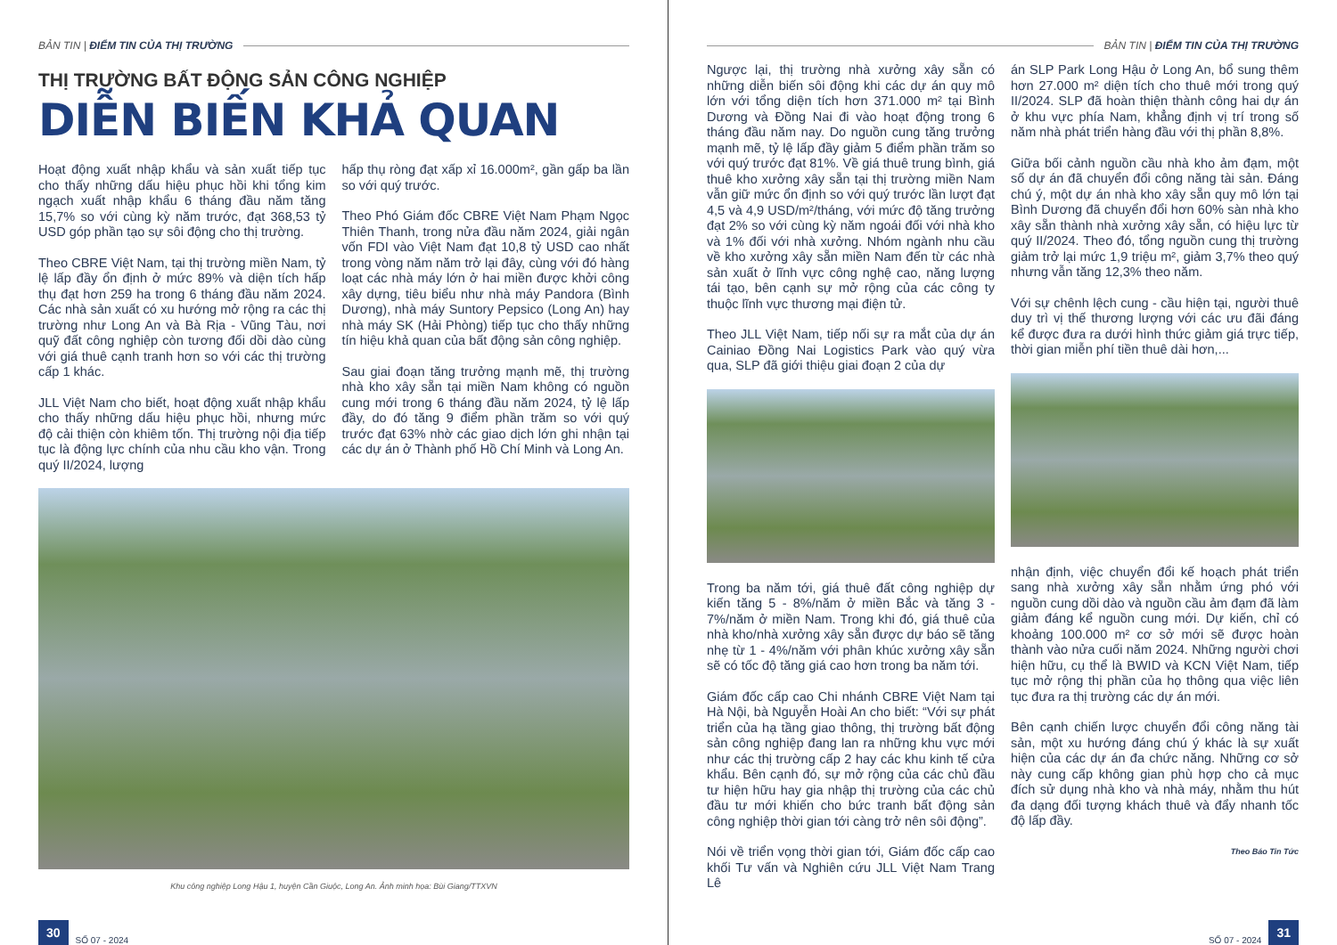BẢN TIN | ĐIỂM TIN CỦA THỊ TRƯỜNG
THỊ TRƯỜNG BẤT ĐỘNG SẢN CÔNG NGHIỆP
DIỄN BIẾN KHẢ QUAN
Hoạt động xuất nhập khẩu và sản xuất tiếp tục cho thấy những dấu hiệu phục hồi khi tổng kim ngạch xuất nhập khẩu 6 tháng đầu năm tăng 15,7% so với cùng kỳ năm trước, đạt 368,53 tỷ USD góp phần tạo sự sôi động cho thị trường.
Theo CBRE Việt Nam, tại thị trường miền Nam, tỷ lệ lấp đầy ổn định ở mức 89% và diện tích hấp thụ đạt hơn 259 ha trong 6 tháng đầu năm 2024. Các nhà sản xuất có xu hướng mở rộng ra các thị trường như Long An và Bà Rịa - Vũng Tàu, nơi quỹ đất công nghiệp còn tương đối dồi dào cùng với giá thuê cạnh tranh hơn so với các thị trường cấp 1 khác.
JLL Việt Nam cho biết, hoạt động xuất nhập khẩu cho thấy những dấu hiệu phục hồi, nhưng mức độ cải thiện còn khiêm tốn. Thị trường nội địa tiếp tục là động lực chính của nhu cầu kho vận. Trong quý II/2024, lượng
hấp thụ ròng đạt xấp xỉ 16.000m², gần gấp ba lần so với quý trước.
Theo Phó Giám đốc CBRE Việt Nam Phạm Ngọc Thiên Thanh, trong nửa đầu năm 2024, giải ngân vốn FDI vào Việt Nam đạt 10,8 tỷ USD cao nhất trong vòng năm năm trở lại đây, cùng với đó hàng loạt các nhà máy lớn ở hai miền được khởi công xây dựng, tiêu biểu như nhà máy Pandora (Bình Dương), nhà máy Suntory Pepsico (Long An) hay nhà máy SK (Hải Phòng) tiếp tục cho thấy những tín hiệu khả quan của bất động sản công nghiệp.
Sau giai đoạn tăng trưởng mạnh mẽ, thị trường nhà kho xây sẵn tại miền Nam không có nguồn cung mới trong 6 tháng đầu năm 2024, tỷ lệ lấp đầy, do đó tăng 9 điểm phần trăm so với quý trước đạt 63% nhờ các giao dịch lớn ghi nhận tại các dự án ở Thành phố Hồ Chí Minh và Long An.
Khu công nghiệp Long Hậu 1, huyện Cần Giuộc, Long An. Ảnh minh họa: Bùi Giang/TTXVN
30 SỐ 07 - 2024
BẢN TIN | ĐIỂM TIN CỦA THỊ TRƯỜNG
Ngược lại, thị trường nhà xưởng xây sẵn có những diễn biến sôi động khi các dự án quy mô lớn với tổng diện tích hơn 371.000 m² tại Bình Dương và Đồng Nai đi vào hoạt động trong 6 tháng đầu năm nay. Do nguồn cung tăng trưởng mạnh mẽ, tỷ lệ lấp đầy giảm 5 điểm phần trăm so với quý trước đạt 81%. Về giá thuê trung bình, giá thuê kho xưởng xây sẵn tại thị trường miền Nam vẫn giữ mức ổn định so với quý trước lần lượt đạt 4,5 và 4,9 USD/m²/tháng, với mức độ tăng trưởng đạt 2% so với cùng kỳ năm ngoái đối với nhà kho và 1% đối với nhà xưởng. Nhóm ngành nhu cầu về kho xưởng xây sẵn miền Nam đến từ các nhà sản xuất ở lĩnh vực công nghệ cao, năng lượng tái tạo, bên cạnh sự mở rộng của các công ty thuộc lĩnh vực thương mại điện tử.
Theo JLL Việt Nam, tiếp nối sự ra mắt của dự án Cainiao Đồng Nai Logistics Park vào quý vừa qua, SLP đã giới thiệu giai đoạn 2 của dự
Trong ba năm tới, giá thuê đất công nghiệp dự kiến tăng 5 - 8%/năm ở miền Bắc và tăng 3 - 7%/năm ở miền Nam. Trong khi đó, giá thuê của nhà kho/nhà xưởng xây sẵn được dự báo sẽ tăng nhẹ từ 1 - 4%/năm với phân khúc xưởng xây sẵn sẽ có tốc độ tăng giá cao hơn trong ba năm tới.
Giám đốc cấp cao Chi nhánh CBRE Việt Nam tại Hà Nội, bà Nguyễn Hoài An cho biết: “Với sự phát triển của hạ tầng giao thông, thị trường bất động sản công nghiệp đang lan ra những khu vực mới như các thị trường cấp 2 hay các khu kinh tế cửa khẩu. Bên cạnh đó, sự mở rộng của các chủ đầu tư hiện hữu hay gia nhập thị trường của các chủ đầu tư mới khiến cho bức tranh bất động sản công nghiệp thời gian tới càng trở nên sôi động”.
Nói về triển vọng thời gian tới, Giám đốc cấp cao khối Tư vấn và Nghiên cứu JLL Việt Nam Trang Lê
án SLP Park Long Hậu ở Long An, bổ sung thêm hơn 27.000 m² diện tích cho thuê mới trong quý II/2024. SLP đã hoàn thiện thành công hai dự án ở khu vực phía Nam, khẳng định vị trí trong số năm nhà phát triển hàng đầu với thị phần 8,8%.
Giữa bối cảnh nguồn cầu nhà kho ảm đạm, một số dự án đã chuyển đổi công năng tài sản. Đáng chú ý, một dự án nhà kho xây sẵn quy mô lớn tại Bình Dương đã chuyển đổi hơn 60% sàn nhà kho xây sẵn thành nhà xưởng xây sẵn, có hiệu lực từ quý II/2024. Theo đó, tổng nguồn cung thị trường giảm trở lại mức 1,9 triệu m², giảm 3,7% theo quý nhưng vẫn tăng 12,3% theo năm.
Với sự chênh lệch cung - cầu hiện tại, người thuê duy trì vị thế thương lượng với các ưu đãi đáng kể được đưa ra dưới hình thức giảm giá trực tiếp, thời gian miễn phí tiền thuê dài hơn,...
nhận định, việc chuyển đổi kế hoạch phát triển sang nhà xưởng xây sẵn nhằm ứng phó với nguồn cung dồi dào và nguồn cầu ảm đạm đã làm giảm đáng kể nguồn cung mới. Dự kiến, chỉ có khoảng 100.000 m² cơ sở mới sẽ được hoàn thành vào nửa cuối năm 2024. Những người chơi hiện hữu, cụ thể là BWID và KCN Việt Nam, tiếp tục mở rộng thị phần của họ thông qua việc liên tục đưa ra thị trường các dự án mới.
Bên cạnh chiến lược chuyển đổi công năng tài sản, một xu hướng đáng chú ý khác là sự xuất hiện của các dự án đa chức năng. Những cơ sở này cung cấp không gian phù hợp cho cả mục đích sử dụng nhà kho và nhà máy, nhằm thu hút đa dạng đối tượng khách thuê và đẩy nhanh tốc độ lấp đầy.
Theo Báo Tin Tức
SỐ 07 - 2024 31